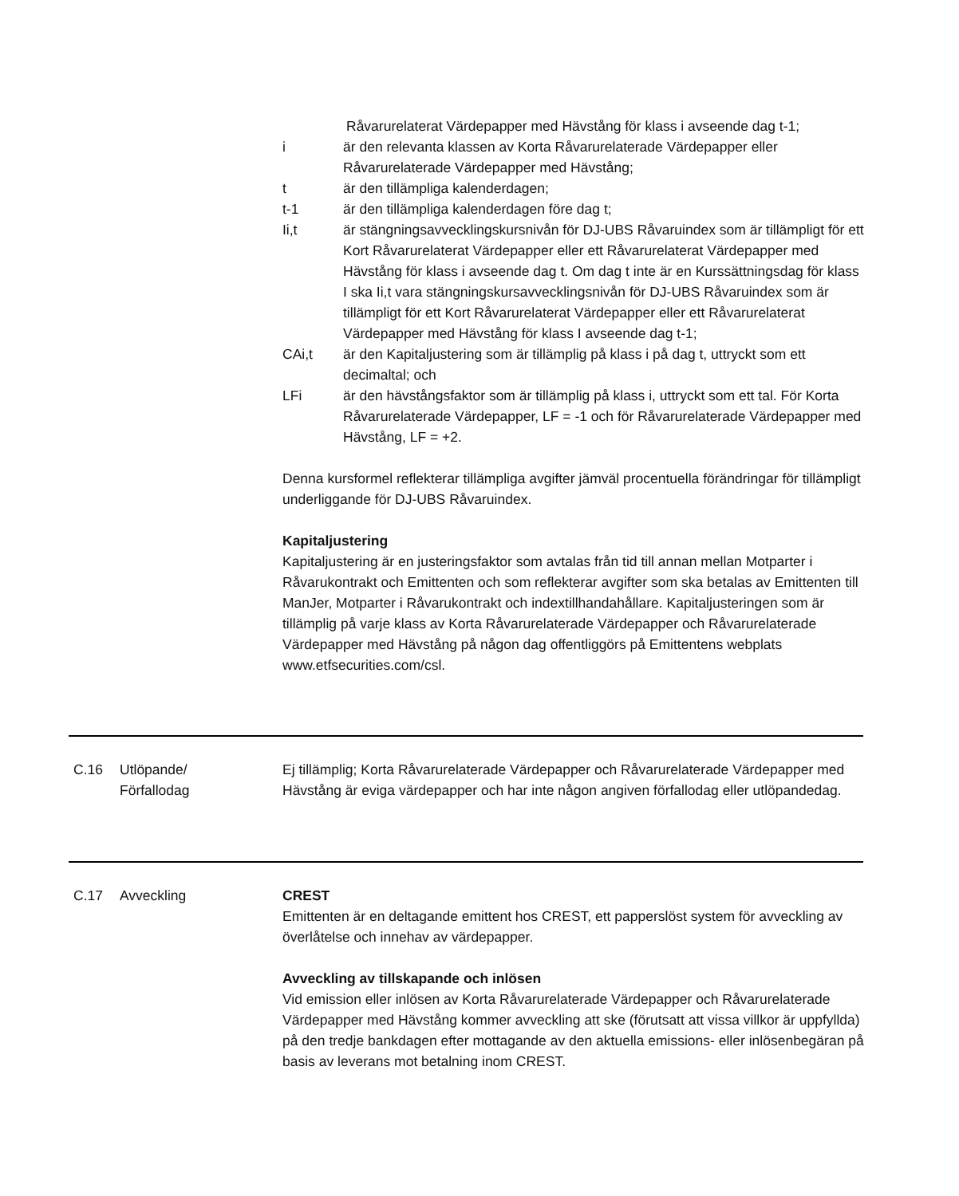Råvarurelaterat Värdepapper med Hävstång för klass i avseende dag t-1;
i är den relevanta klassen av Korta Råvarurelaterade Värdepapper eller Råvarurelaterade Värdepapper med Hävstång;
t är den tillämpliga kalenderdagen;
t-1 är den tillämpliga kalenderdagen före dag t;
Ii,t är stängningsavvecklingskursnivån för DJ-UBS Råvaruindex som är tillämpligt för ett Kort Råvarurelaterat Värdepapper eller ett Råvarurelaterat Värdepapper med Hävstång för klass i avseende dag t. Om dag t inte är en Kurssättningsdag för klass I ska Ii,t vara stängningskursavvecklingsnivån för DJ-UBS Råvaruindex som är tillämpligt för ett Kort Råvarurelaterat Värdepapper eller ett Råvarurelaterat Värdepapper med Hävstång för klass I avseende dag t-1;
CAi,t är den Kapitaljustering som är tillämplig på klass i på dag t, uttryckt som ett decimaltal; och
LFi är den hävstångsfaktor som är tillämplig på klass i, uttryckt som ett tal. För Korta Råvarurelaterade Värdepapper, LF = -1 och för Råvarurelaterade Värdepapper med Hävstång, LF = +2.
Denna kursformel reflekterar tillämpliga avgifter jämväl procentuella förändringar för tillämpligt underliggande för DJ-UBS Råvaruindex.
Kapitaljustering
Kapitaljustering är en justeringsfaktor som avtalas från tid till annan mellan Motparter i Råvarukontrakt och Emittenten och som reflekterar avgifter som ska betalas av Emittenten till ManJer, Motparter i Råvarukontrakt och indextillhandahållare. Kapitaljusteringen som är tillämplig på varje klass av Korta Råvarurelaterade Värdepapper och Råvarurelaterade Värdepapper med Hävstång på någon dag offentliggörs på Emittentens webplats www.etfsecurities.com/csl.
C.16 Utlöpande/
Förfallodag
Ej tillämplig; Korta Råvarurelaterade Värdepapper och Råvarurelaterade Värdepapper med Hävstång är eviga värdepapper och har inte någon angiven förfallodag eller utlöpandedag.
C.17 Avveckling CREST
Emittenten är en deltagande emittent hos CREST, ett papperslöst system för avveckling av överlåtelse och innehav av värdepapper.
Avveckling av tillskapande och inlösen
Vid emission eller inlösen av Korta Råvarurelaterade Värdepapper och Råvarurelaterade Värdepapper med Hävstång kommer avveckling att ske (förutsatt att vissa villkor är uppfyllda) på den tredje bankdagen efter mottagande av den aktuella emissions- eller inlösenbegäran på basis av leverans mot betalning inom CREST.